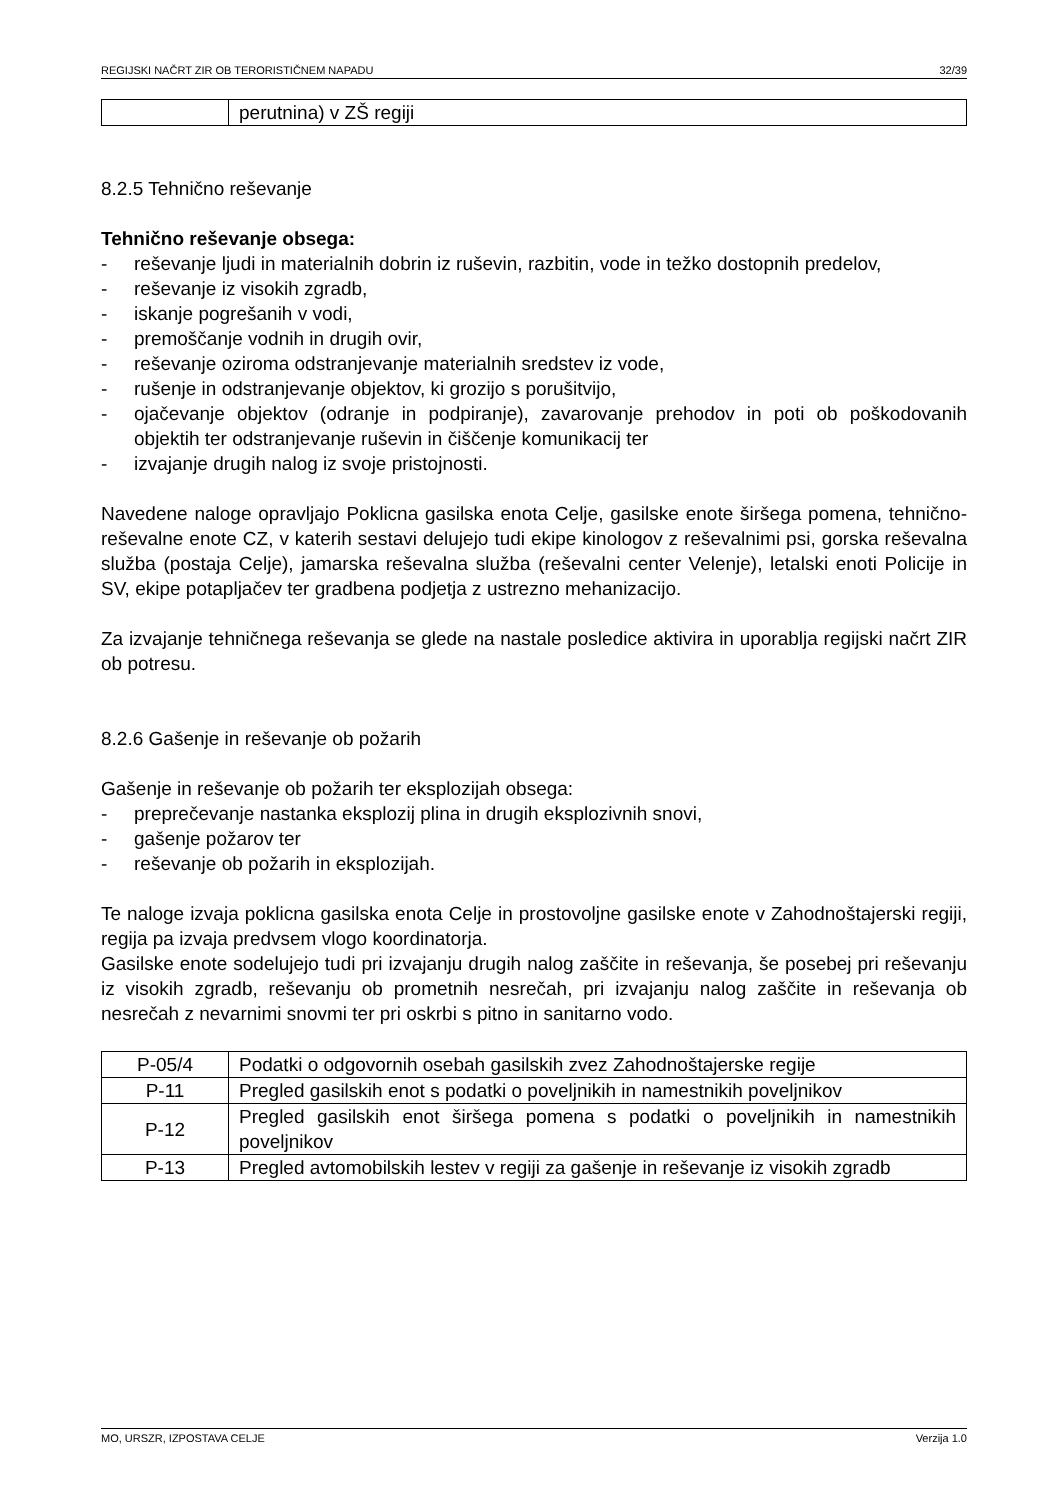REGIJSKI NAČRT ZIR OB TERORISTIČNEM NAPADU 32/39
| | perutnina) v ZŠ regiji |
8.2.5 Tehnično reševanje
Tehnično reševanje obsega:
- reševanje ljudi in materialnih dobrin iz ruševin, razbitin, vode in težko dostopnih predelov,
- reševanje iz visokih zgradb,
- iskanje pogrešanih v vodi,
- premoščanje vodnih in drugih ovir,
- reševanje oziroma odstranjevanje materialnih sredstev iz vode,
- rušenje in odstranjevanje objektov, ki grozijo s porušitvijo,
- ojačevanje objektov (odranje in podpiranje), zavarovanje prehodov in poti ob poškodovanih objektih ter odstranjevanje ruševin in čiščenje komunikacij ter
- izvajanje drugih nalog iz svoje pristojnosti.
Navedene naloge opravljajo Poklicna gasilska enota Celje, gasilske enote širšega pomena, tehnično-reševalne enote CZ, v katerih sestavi delujejo tudi ekipe kinologov z reševalnimi psi, gorska reševalna služba (postaja Celje), jamarska reševalna služba (reševalni center Velenje), letalski enoti Policije in SV, ekipe potapljačev ter gradbena podjetja z ustrezno mehanizacijo.
Za izvajanje tehničnega reševanja se glede na nastale posledice aktivira in uporablja regijski načrt ZIR ob potresu.
8.2.6 Gašenje in reševanje ob požarih
Gašenje in reševanje ob požarih ter eksplozijah obsega:
- preprečevanje nastanka eksplozij plina in drugih eksplozivnih snovi,
- gašenje požarov ter
- reševanje ob požarih in eksplozijah.
Te naloge izvaja poklicna gasilska enota Celje in prostovoljne gasilske enote v Zahodnoštajerski regiji, regija pa izvaja predvsem vlogo koordinatorja.
Gasilske enote sodelujejo tudi pri izvajanju drugih nalog zaščite in reševanja, še posebej pri reševanju iz visokih zgradb, reševanju ob prometnih nesrečah, pri izvajanju nalog zaščite in reševanja ob nesrečah z nevarnimi snovmi ter pri oskrbi s pitno in sanitarno vodo.
| P-05/4 | Podatki o odgovornih osebah gasilskih zvez Zahodnoštajerske regije |
| P-11 | Pregled gasilskih enot s podatki o poveljnikih in namestnikih poveljnikov |
| P-12 | Pregled gasilskih enot širšega pomena s podatki o poveljnikih in namestnikih poveljnikov |
| P-13 | Pregled avtomobilskih lestev v regiji za gašenje in reševanje iz visokih zgradb |
MO, URSZR, IZPOSTAVA CELJE Verzija 1.0